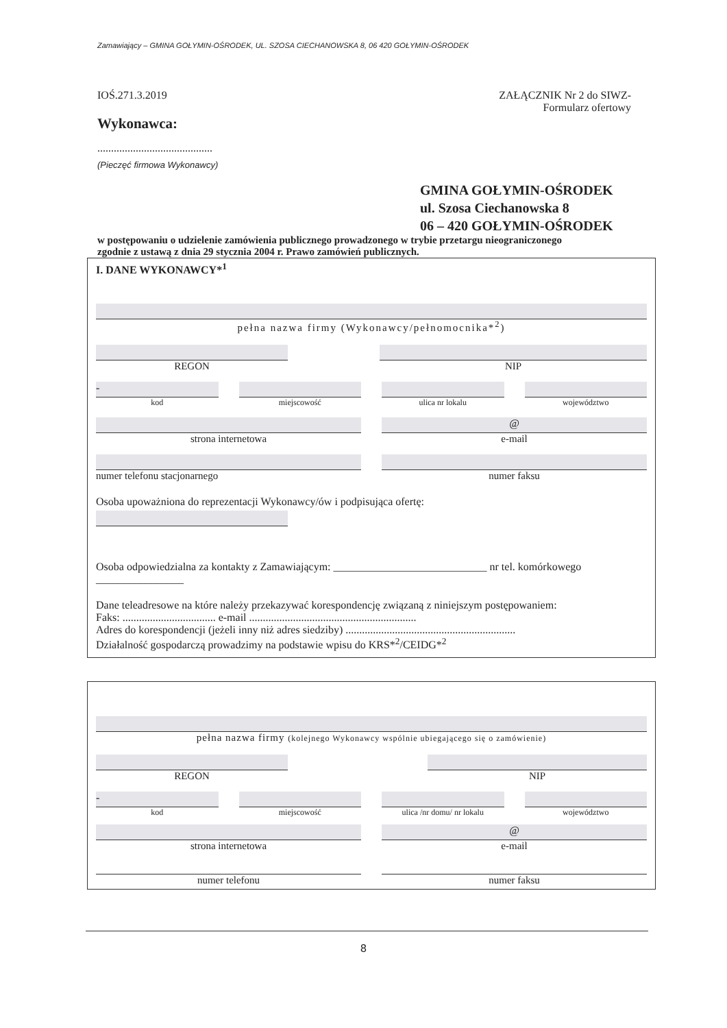Zamawiający – GMINA GOŁYMIN-OŚRODEK, UL. SZOSA CIECHANOWSKA 8, 06 420 GOŁYMIN-OŚRODEK
IOŚ.271.3.2019
Wykonawca:
..........................................
(Pieczęć firmowa Wykonawcy)
ZAŁĄCZNIK Nr 2 do SIWZ-
Formularz ofertowy
GMINA GOŁYMIN-OŚRODEK
ul. Szosa Ciechanowska 8
06 – 420 GOŁYMIN-OŚRODEK
w postępowaniu o udzielenie zamówienia publicznego prowadzonego w trybie przetargu nieograniczonego zgodnie z ustawą z dnia 29 stycznia 2004 r. Prawo zamówień publicznych.
I. DANE WYKONAWCY*<sup>1</sup>
pełna nazwa firmy (Wykonawcy/pełnomocnika*<sup>2</sup>)
REGON NIP
-
kod
miejscowość
ulica nr lokalu
województwo
strona internetowa
@
e-mail
numer telefonu stacjonarnego
numer faksu
Osoba upoważniona do reprezentacji Wykonawcy/ów i podpisująca ofertę:
Osoba odpowiedzialna za kontakty z Zamawiającym: ____________________________ nr tel. komórkowego ________________
Dane teleadresowe na które należy przekazywać korespondencję związaną z niniejszym postępowaniem:
Faks: .................................. e-mail .............................................................
Adres do korespondencji (jeżeli inny niż adres siedziby) ..............................................................
Działalność gospodarczą prowadzimy na podstawie wpisu do KRS*<sup>2</sup>/CEIDG*<sup>2</sup>
pełna nazwa firmy (kolejnego Wykonawcy wspólnie ubiegającego się o zamówienie)
REGON NIP
-
kod
miejscowość
ulica /nr domu/ nr lokalu
województwo
strona internetowa
@
e-mail
numer telefonu
numer faksu
8